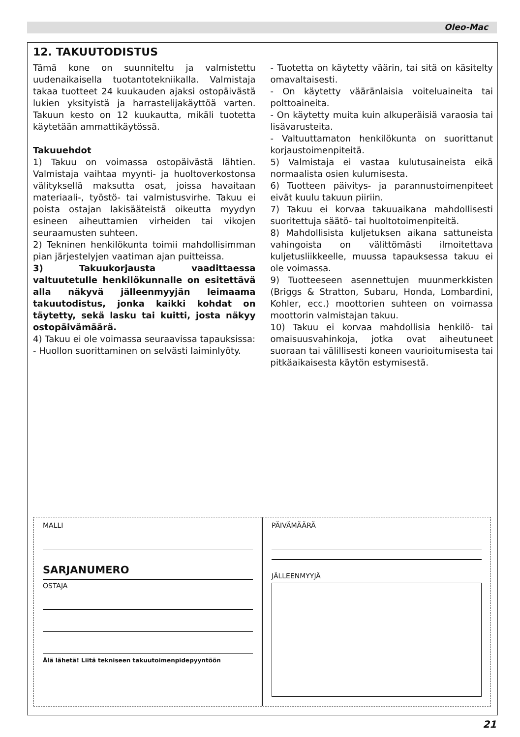Oleo-Mac
12. TAKUUTODISTUS
Tämä kone on suunniteltu ja valmistettu uudenaikaisella tuotantotekniikalla. Valmistaja takaa tuotteet 24 kuukauden ajaksi ostopäivästä lukien yksityistä ja harrastelijakäyttöä varten. Takuun kesto on 12 kuukautta, mikäli tuotetta käytetään ammattikäytössä.
Takuuehdot
1) Takuu on voimassa ostopäivästä lähtien. Valmistaja vaihtaa myynti- ja huoltoverkostonsa välityksellä maksutta osat, joissa havaitaan materiaali-, työstö- tai valmistusvirhe. Takuu ei poista ostajan lakisääteistä oikeutta myydyn esineen aiheuttamien virheiden tai vikojen seuraamusten suhteen.
2) Tekninen henkilökunta toimii mahdollisimman pian järjestelyjen vaatiman ajan puitteissa.
3) Takuukorjausta vaadittaessa valtuutetulle henkilökunnalle on esitettävä alla näkyvä jälleenmyyjän leimaama takuutodistus, jonka kaikki kohdat on täytetty, sekä lasku tai kuitti, josta näkyy ostopäivämäärä.
4) Takuu ei ole voimassa seuraavissa tapauksissa:
- Huollon suorittaminen on selvästi laiminlyöty.
- Tuotetta on käytetty väärin, tai sitä on käsitelty omavaltaisesti.
- On käytetty vääränlaisia voiteluaineita tai polttoaineita.
- On käytetty muita kuin alkuperäisiä varaosia tai lisävarusteita.
- Valtuuttamaton henkilökunta on suorittanut korjaustoimenpiteitä.
5) Valmistaja ei vastaa kulutusaineista eikä normaalista osien kulumisesta.
6) Tuotteen päivitys- ja parannustoimenpiteet eivät kuulu takuun piiriin.
7) Takuu ei korvaa takuuaikana mahdollisesti suoritettuja säätö- tai huoltotoimenpiteitä.
8) Mahdollisista kuljetuksen aikana sattuneista vahingoista on välittömästi ilmoitettava kuljetusliikkeelle, muussa tapauksessa takuu ei ole voimassa.
9) Tuotteeseen asennettujen muunmerkkisten (Briggs & Stratton, Subaru, Honda, Lombardini, Kohler, ecc.) moottorien suhteen on voimassa moottorin valmistajan takuu.
10) Takuu ei korvaa mahdollisia henkilö- tai omaisuusvahinkoja, jotka ovat aiheutuneet suoraan tai välillisesti koneen vaurioitumisesta tai pitkäaikaisesta käytön estymisestä.
MALLI
SARJANUMERO
OSTAJA
Älä lähetä! Liitä tekniseen takuutoimenpidepyyntöön
PÄIVÄMÄÄRÄ
JÄLLEENMYYJÄ
21